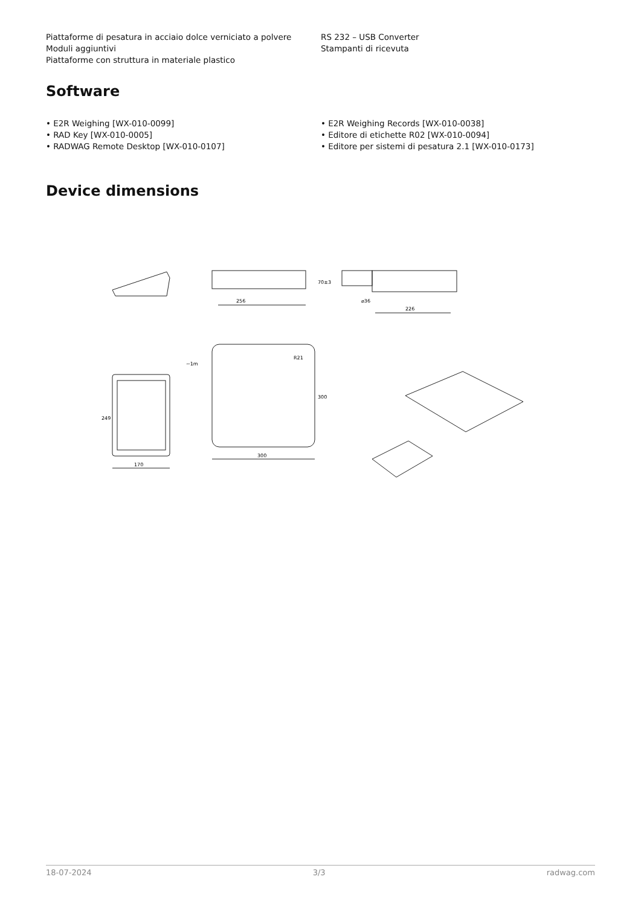Piattaforme di pesatura in acciaio dolce verniciato a polvere
Moduli aggiuntivi
Piattaforme con struttura in materiale plastico
RS 232 – USB Converter
Stampanti di ricevuta
Software
• E2R Weighing [WX-010-0099]
• RAD Key [WX-010-0005]
• RADWAG Remote Desktop [WX-010-0107]
• E2R Weighing Records [WX-010-0038]
• Editore di etichette R02 [WX-010-0094]
• Editore per sistemi di pesatura 2.1 [WX-010-0173]
Device dimensions
256
226
⌀36
70±3
170
249
300
300
R21
~1m
18-07-2024 3/3 radwag.com